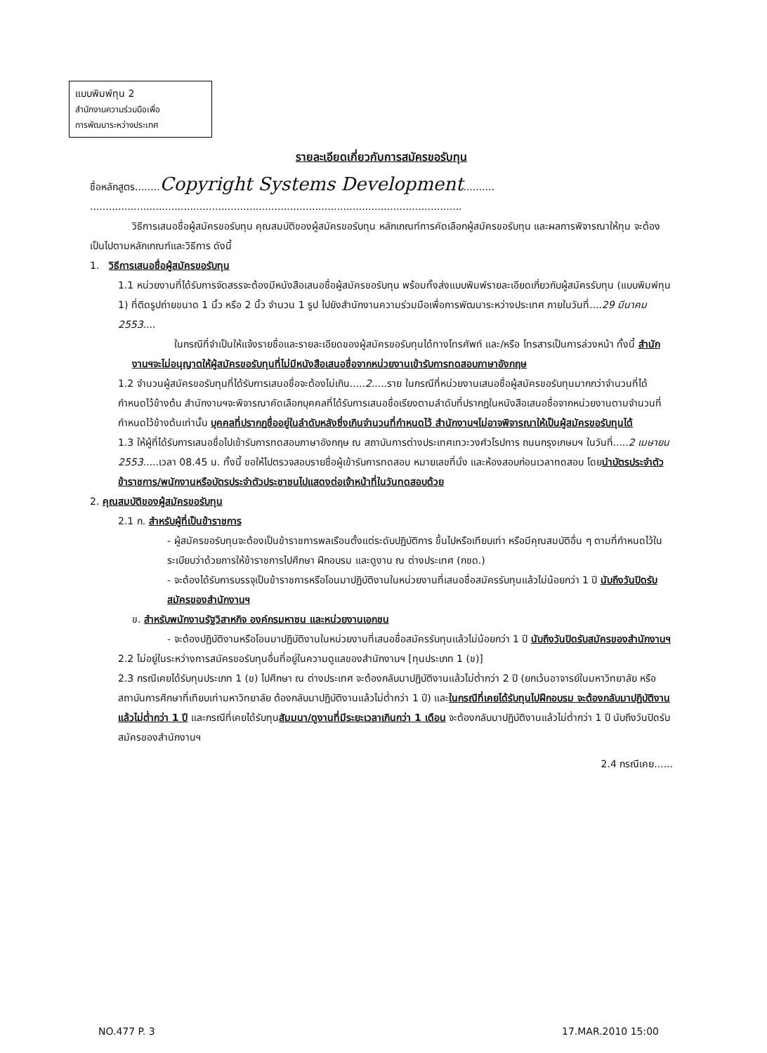แบบพิมพ์ทุน 2
สำนักงานความร่วมมือเพื่อ
การพัฒนาระหว่างประเทศ
รายละเอียดเกี่ยวกับการสมัครขอรับทุน
ชื่อหลักสูตร........Copyright Systems Development..........
.......................................................................................................................
วิธีการเสนอชื่อผู้สมัครขอรับทุน คุณสมบัติของผู้สมัครขอรับทุน หลักเกณฑ์การคัดเลือกผู้สมัครขอรับทุน และผลการพิจารณาให้ทุน จะต้องเป็นไปตามหลักเกณฑ์และวิธีการ ดังนี้
1. วิธีการเสนอชื่อผู้สมัครขอรับทุน
1.1 หน่วยงานที่ได้รับการจัดสรรจะต้องมีหนังสือเสนอชื่อผู้สมัครขอรับทุน พร้อมทั้งส่งแบบพิมพ์รายละเอียดเกี่ยวกับผู้สมัครรับทุน (แบบพิมพ์ทุน 1) ที่ติดรูปถ่ายขนาด 1 นิ้ว หรือ 2 นิ้ว จำนวน 1 รูป ไปยังสำนักงานความร่วมมือเพื่อการพัฒนาระหว่างประเทศ ภายในวันที่....29 มีนาคม 2553....
ในกรณีที่จำเป็นให้แจ้งรายชื่อและรายละเอียดของผู้สมัครขอรับทุนได้ทางโทรศัพท์ และ/หรือ โทรสารเป็นการล่วงหน้า ทั้งนี้ สำนักงานฯจะไม่อนุญาตให้ผู้สมัครขอรับทุนที่ไม่มีหนังสือเสนอชื่อจากหน่วยงานเข้ารับการทดสอบภาษาอังกฤษ
1.2 จำนวนผู้สมัครขอรับทุนที่ได้รับการเสนอชื่อจะต้องไม่เกิน.....2.....ราย ในกรณีที่หน่วยงานเสนอชื่อผู้สมัครขอรับทุนมากกว่าจำนวนที่ได้กำหนดไว้ข้างต้น สำนักงานฯจะพิจารณาคัดเลือกบุคคลที่ได้รับการเสนอชื่อเรียงตามลำดับที่ปรากฏในหนังสือเสนอชื่อจากหน่วยงานตามจำนวนที่กำหนดไว้ข้างต้นเท่านั้น บุคคลที่ปรากฏชื่ออยู่ในลำดับหลังซึ่งเกินจำนวนที่กำหนดไว้ สำนักงานฯไม่อาจพิจารณาให้เป็นผู้สมัครขอรับทุนได้
1.3 ให้ผู้ที่ได้รับการเสนอชื่อไปเข้ารับการทดสอบภาษาอังกฤษ ณ สถาบันการต่างประเทศเทวะวงศ์วโรปการ ถนนกรุงเกษมฯ ในวันที่.....2 เมษายน 2553.....เวลา 08.45 น. ทั้งนี้ ขอให้ไปตรวจสอบรายชื่อผู้เข้ารับการทดสอบ หมายเลขที่นั่ง และห้องสอบก่อนเวลาทดสอบ โดยนำบัตรประจำตัวข้าราชการ/พนักงานหรือบัตรประจำตัวประชาชนไปแสดงต่อเจ้าหน้าที่ในวันทดสอบด้วย
2. คุณสมบัติของผู้สมัครขอรับทุน
2.1 ก. สำหรับผู้ที่เป็นข้าราชการ
- ผู้สมัครขอรับทุนจะต้องเป็นข้าราชการพลเรือนตั้งแต่ระดับปฏิบัติการ ขึ้นไปหรือเทียบเท่า หรือมีคุณสมบัติอื่น ๆ ตามที่กำหนดไว้ในระเบียบว่าด้วยการให้ข้าราชการไปศึกษา ฝึกอบรม และดูงาน ณ ต่างประเทศ (กขด.)
- จะต้องได้รับการบรรจุเป็นข้าราชการหรือโอนมาปฏิบัติงานในหน่วยงานที่เสนอชื่อสมัครรับทุนแล้วไม่น้อยกว่า 1 ปี นับถึงวันปิดรับสมัครของสำนักงานฯ
ข. สำหรับพนักงานรัฐวิสาหกิจ องค์กรมหาชน และหน่วยงานเอกชน
- จะต้องปฏิบัติงานหรือโอนมาปฏิบัติงานในหน่วยงานที่เสนอชื่อสมัครรับทุนแล้วไม่น้อยกว่า 1 ปี นับถึงวันปิดรับสมัครของสำนักงานฯ
2.2 ไม่อยู่ในระหว่างการสมัครขอรับทุนอื่นที่อยู่ในความดูแลของสำนักงานฯ [ทุนประเภท 1 (ข)]
2.3 กรณีเคยได้รับทุนประเภท 1 (ข) ไปศึกษา ณ ต่างประเทศ จะต้องกลับมาปฏิบัติงานแล้วไม่ต่ำกว่า 2 ปี (ยกเว้นอาจารย์ในมหาวิทยาลัย หรือสถาบันการศึกษาที่เทียบเท่ามหาวิทยาลัย ต้องกลับมาปฏิบัติงานแล้วไม่ต่ำกว่า 1 ปี) และในกรณีที่เคยได้รับทุนไปฝึกอบรม จะต้องกลับมาปฏิบัติงานแล้วไม่ต่ำกว่า 1 ปี และกรณีที่เคยได้รับทุนสัมมนา/ดูงานที่มีระยะเวลาเกินกว่า 1 เดือน จะต้องกลับมาปฏิบัติงานแล้วไม่ต่ำกว่า 1 ปี นับถึงวันปิดรับสมัครของสำนักงานฯ
2.4 กรณีเคย......
NO.477 P. 3 17.MAR.2010 15:00